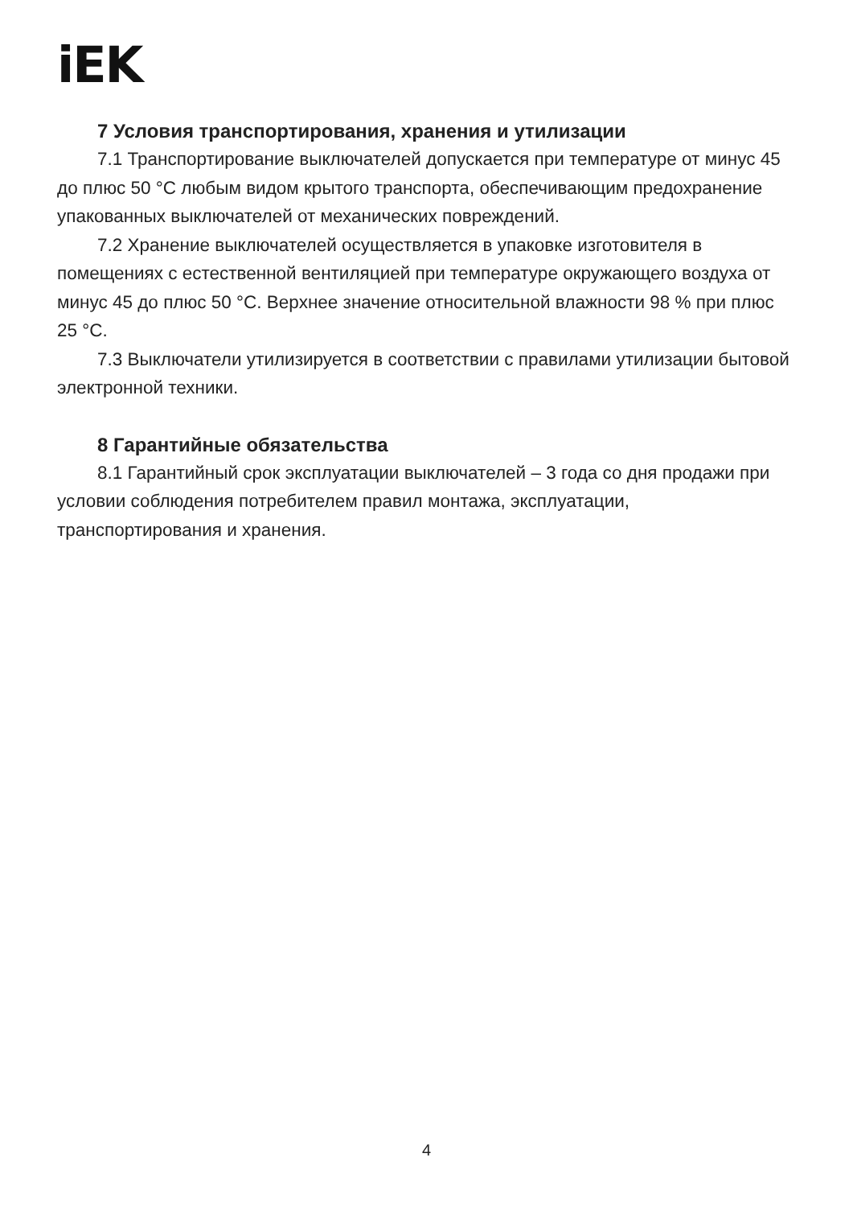iEK
7 Условия транспортирования, хранения и утилизации
7.1 Транспортирование выключателей допускается при температуре от минус 45 до плюс 50 °С любым видом крытого транспорта, обеспечивающим предохранение упакованных выключателей от механических повреждений.
7.2 Хранение выключателей осуществляется в упаковке изготовителя в помещениях с естественной вентиляцией при температуре окружающего воздуха от минус 45 до плюс 50 °С. Верхнее значение относительной влажности 98 % при плюс 25 °С.
7.3 Выключатели утилизируется в соответствии с правилами утилизации бытовой электронной техники.
8 Гарантийные обязательства
8.1 Гарантийный срок эксплуатации выключателей – 3 года со дня продажи при условии соблюдения потребителем правил монтажа, эксплуатации, транспортирования и хранения.
4